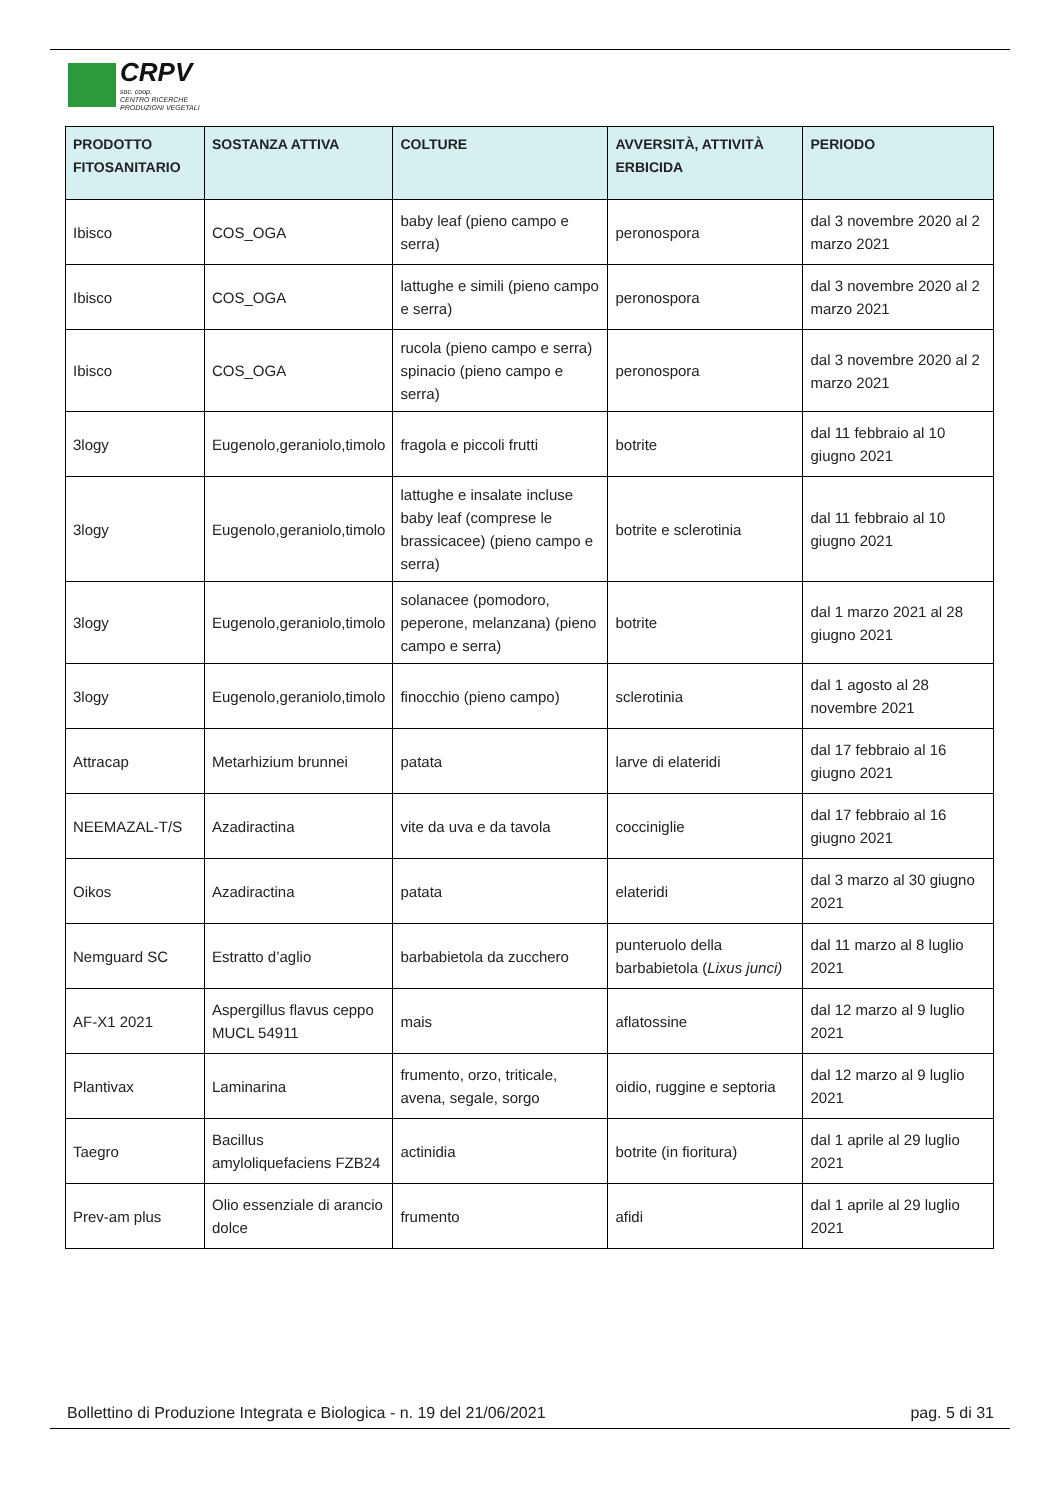CRPV
soc. coop.
CENTRO RICERCHE
PRODUZIONI VEGETALI
| PRODOTTO FITOSANITARIO | SOSTANZA ATTIVA | COLTURE | AVVERSITÀ, ATTIVITÀ ERBICIDA | PERIODO |
| --- | --- | --- | --- | --- |
| Ibisco | COS_OGA | baby leaf (pieno campo e serra) | peronospora | dal 3 novembre 2020 al 2 marzo 2021 |
| Ibisco | COS_OGA | lattughe e simili (pieno campo e serra) | peronospora | dal 3 novembre 2020 al 2 marzo 2021 |
| Ibisco | COS_OGA | rucola (pieno campo e serra) spinacio (pieno campo e serra) | peronospora | dal 3 novembre 2020 al 2 marzo 2021 |
| 3logy | Eugenolo,geraniolo,timolo | fragola e piccoli frutti | botrite | dal 11 febbraio al 10 giugno 2021 |
| 3logy | Eugenolo,geraniolo,timolo | lattughe e insalate incluse baby leaf (comprese le brassicacee) (pieno campo e serra) | botrite e sclerotinia | dal 11 febbraio al 10 giugno 2021 |
| 3logy | Eugenolo,geraniolo,timolo | solanacee (pomodoro, peperone, melanzana) (pieno campo e serra) | botrite | dal 1 marzo 2021 al 28 giugno 2021 |
| 3logy | Eugenolo,geraniolo,timolo | finocchio (pieno campo) | sclerotinia | dal 1 agosto al 28 novembre 2021 |
| Attracap | Metarhizium brunnei | patata | larve di elateridi | dal 17 febbraio al 16 giugno 2021 |
| NEEMAZAL-T/S | Azadiractina | vite da uva e da tavola | cocciniglie | dal 17 febbraio al 16 giugno 2021 |
| Oikos | Azadiractina | patata | elateridi | dal 3 marzo al 30 giugno 2021 |
| Nemguard SC | Estratto d’aglio | barbabietola da zucchero | punteruolo della barbabietola ( Lixus junci) | dal 11 marzo al 8 luglio 2021 |
| AF-X1 2021 | Aspergillus flavus ceppo MUCL 54911 | mais | aflatossine | dal 12 marzo al 9 luglio 2021 |
| Plantivax | Laminarina | frumento, orzo, triticale, avena, segale, sorgo | oidio, ruggine e septoria | dal 12 marzo al 9 luglio 2021 |
| Taegro | Bacillus amyloliquefaciens FZB24 | actinidia | botrite (in fioritura) | dal 1 aprile al 29 luglio 2021 |
| Prev-am plus | Olio essenziale di arancio dolce | frumento | afidi | dal 1 aprile al 29 luglio 2021 |
Bollettino di Produzione Integrata e Biologica - n. 19 del 21/06/2021 pag. 5 di 31